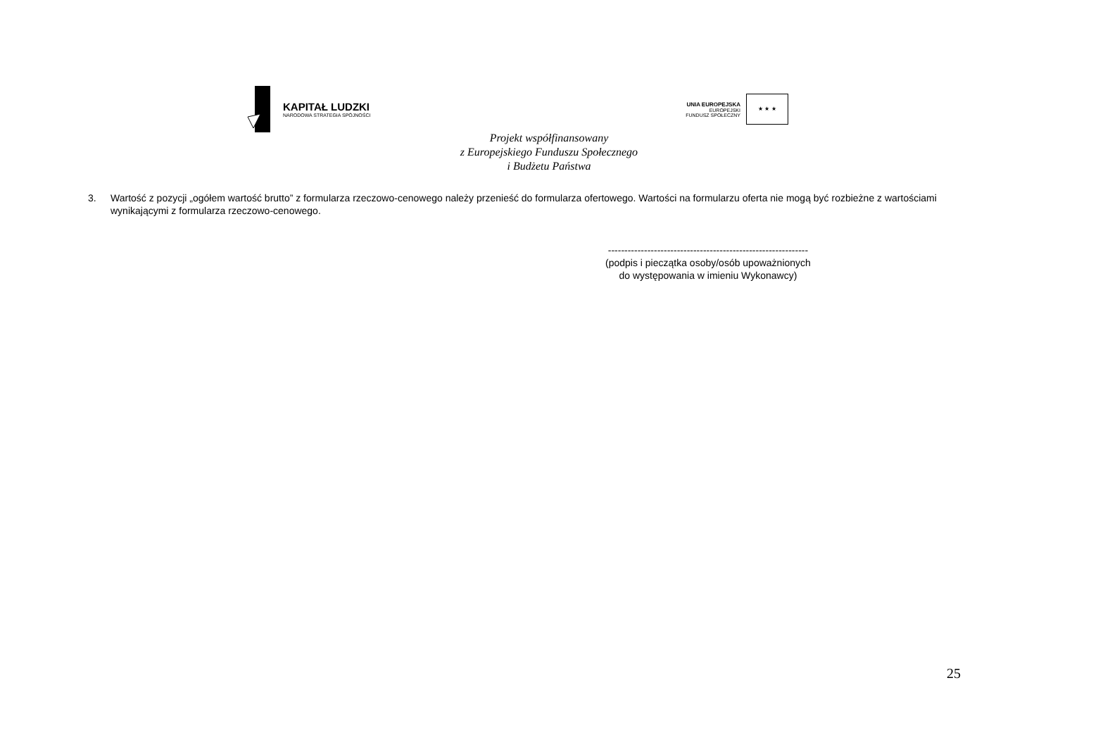KAPITAŁ LUDZKI
NARODOWA STRATEGIA SPÓJNOŚCI
UNIA EUROPEJSKA
EUROPEJSKI
FUNDUSZ SPOŁECZNY
★ ★ ★
Projekt współfinansowany
z Europejskiego Funduszu Społecznego
i Budżetu Państwa
3. Wartość z pozycji „ogółem wartość brutto” z formularza rzeczowo-cenowego należy przenieść do formularza ofertowego. Wartości na formularzu oferta nie mogą być rozbieżne z wartościami wynikającymi z formularza rzeczowo-cenowego.
-------------------------------------------------------------
(podpis i pieczątka osoby/osób upoważnionych
do występowania w imieniu Wykonawcy)
25